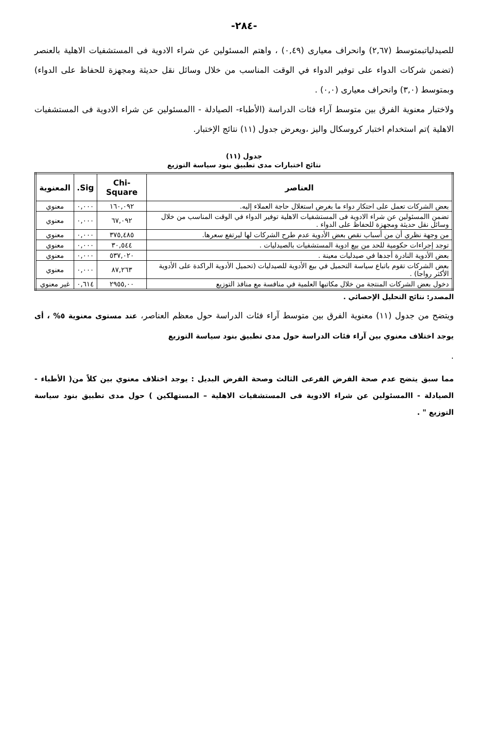-٢٨٤-
للصيدلياتبمتوسط (٢,٦٧) وانحراف معيارى (٠,٤٩) ، واهتم المسئولين عن شراء الادوية فى المستشفيات الاهلية بالعنصر (تضمن شركات الدواء على توفير الدواء في الوقت المناسب من خلال وسائل نقل حديثة ومجهزة للحفاظ على الدواء) وبمتوسط (٣,٠) وانحراف معيارى (٠,٠) .
ولاختبار معنوية الفرق بين متوسط آراء فئات الدراسة (الأطباء- الصيادلة - االمسئولين عن شراء الادوية فى المستشفيات الاهلية )تم استخدام اختبار كروسكال واليز ،ويعرض جدول (١١) نتائج الإختبار.
جدول (١١)
نتائج اختبارات مدى تطبيق بنود سياسة التوزيع
| العناصر | Chi-Square | Sig. | المعنوية |
| --- | --- | --- | --- |
| بعض الشركات تعمل على احتكار دواء ما بغرض استغلال حاجة العملاء إليه. | ١٦٠,٠٩٢ | ٠,٠٠٠ | معنوي |
| تضمن االمسئولين عن شراء الادوية فى المستشفيات الاهلية توفير الدواء في الوقت المناسب من خلال وسائل نقل حديثة ومجهزة للحفاظ على الدواء . | ٦٧,٠٩٢ | ٠,٠٠٠ | معنوي |
| من وجهة نظري أن من أسباب نقص بعض الأدوية عدم طرح الشركات لها ليرتفع سعرها. | ٣٧٥,٤٨٥ | ٠,٠٠٠ | معنوي |
| توجد إجراءات حكومية للحد من بيع ادوية المستشفيات بالصيدليات . | ٣٠,٥٤٤ | ٠,٠٠٠ | معنوي |
| بعض الأدوية النادرة أجدها في صيدليات معينة . | ٥٣٧,٠٢٠ | ٠,٠٠٠ | معنوي |
| بعض الشركات تقوم باتباع سياسة التحميل في بيع الأدوية للصيدليات (تحميل الأدوية الراكدة على الأدوية الأكثر رواجا) . | ٨٧,٢٦٣ | ٠,٠٠٠ | معنوي |
| دخول بعض الشركات المنتجة من خلال مكاتبها العلمية في منافسة مع منافذ التوزيع | ٢٩٥٥,٠٠ | ٠,٦١٤ | غير معنوي |
المصدر: نتائج التحليل الإحصائي .
ويتضح من جدول (١١) معنوية الفرق بين متوسط آراء فئات الدراسة حول معظم العناصر، عند مستوى معنوية ٥% ، أى يوجد اختلاف معنوي بين آراء فئات الدراسة حول مدى تطبيق بنود سياسة التوزيع
.
مما سبق يتضح عدم صحة الفرض الفرعى الثالث وصحة الفرض البديل : يوجد اختلاف معنوي بين كلاً من( الأطباء - الصيادلة - االمسئولين عن شراء الادوية فى المستشفيات الاهلية – المستهلكين ) حول مدى تطبيق بنود سياسة التوزيع " .